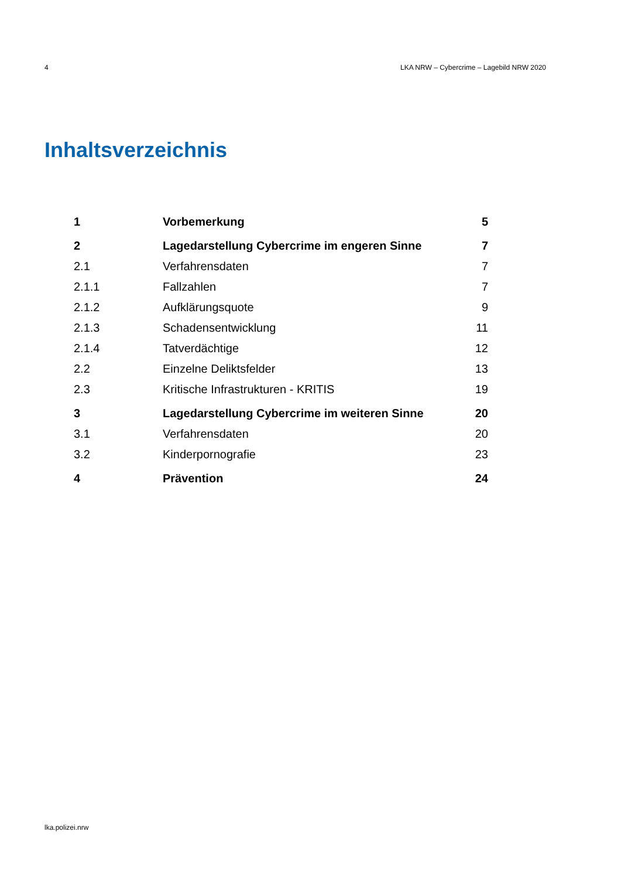4 LKA NRW – Cybercrime – Lagebild NRW 2020
Inhaltsverzeichnis
| 1 | Vorbemerkung | 5 |
| 2 | Lagedarstellung Cybercrime im engeren Sinne | 7 |
| 2.1 | Verfahrensdaten | 7 |
| 2.1.1 | Fallzahlen | 7 |
| 2.1.2 | Aufklärungsquote | 9 |
| 2.1.3 | Schadensentwicklung | 11 |
| 2.1.4 | Tatverdächtige | 12 |
| 2.2 | Einzelne Deliktsfelder | 13 |
| 2.3 | Kritische Infrastrukturen - KRITIS | 19 |
| 3 | Lagedarstellung Cybercrime im weiteren Sinne | 20 |
| 3.1 | Verfahrensdaten | 20 |
| 3.2 | Kinderpornografie | 23 |
| 4 | Prävention | 24 |
lka.polizei.nrw